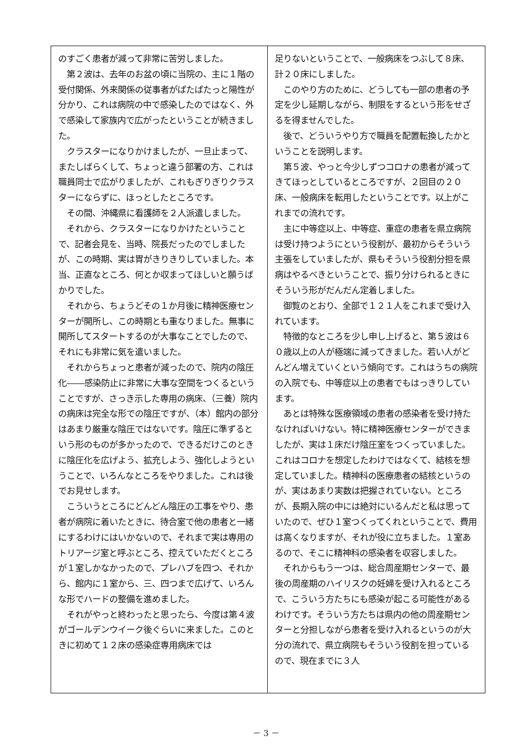のすごく患者が減って非常に苦労しました。
　第２波は、去年のお盆の頃に当院の、主に１階の受付関係、外来関係の従事者がぱたぱたっと陽性が分かり、これは病院の中で感染したのではなく、外で感染して家族内で広がったということが続きました。
　クラスターになりかけましたが、一旦止まって、またしばらくして、ちょっと違う部署の方、これは職員同士で広がりましたが、これもぎりぎりクラスターにならずに、ほっとしたところです。
　その間、沖縄県に看護師を２人派遣しました。
　それから、クラスターになりかけたということで、記者会見を、当時、院長だったのでしましたが、この時期、実は胃がきりきりしていました。本当、正直なところ、何とか収まってほしいと願うばかりでした。
　それから、ちょうどその１か月後に精神医療センターが開所し、この時期とも重なりました。無事に開所してスタートするのが大事なことでしたので、それにも非常に気を遣いました。
　それからちょっと患者が減ったので、院内の陰圧化――感染防止に非常に大事な空間をつくるということですが、さっき示した専用の病床、（三養）院内の病床は完全な形での陰圧ですが、（本）館内の部分はあまり厳重な陰圧ではないです。陰圧に準ずるという形のものが多かったので、できるだけこのときに陰圧化を広げよう、拡充しよう、強化しようということで、いろんなところをやりました。これは後でお見せします。
　こういうところにどんどん陰圧の工事をやり、患者が病院に着いたときに、待合室で他の患者と一緒にするわけにはいかないので、それまで実は専用のトリアージ室と呼ぶところ、控えていただくところが１室しかなかったので、プレハブを四つ、それから、館内に１室から、三、四つまで広げて、いろんな形でハードの整備を進めました。
　それがやっと終わったと思ったら、今度は第４波がゴールデンウイーク後ぐらいに来ました。このときに初めて１２床の感染症専用病床では
足りないということで、一般病床をつぶして８床、計２０床にしました。
　このやり方のために、どうしても一部の患者の予定を少し延期しながら、制限をするという形をせざるを得ませんでした。
　後で、どういうやり方で職員を配置転換したかということを説明します。
　第５波、やっと今少しずつコロナの患者が減ってきてほっとしているところですが、２回目の２０床、一般病床を転用したということです。以上がこれまでの流れです。
　主に中等症以上、中等症、重症の患者を県立病院は受け持つようにという役割が、最初からそういう主張をしていましたが、県もそういう役割分担を県病はやるべきということで、振り分けられるときにそういう形がだんだん定着しました。
　御覧のとおり、全部で１２１人をこれまで受け入れています。
　特徴的なところを少し申し上げると、第５波は６０歳以上の人が極端に減ってきました。若い人がどんどん増えていくという傾向です。これはうちの病院の入院でも、中等症以上の患者でもはっきりしています。
　あとは特殊な医療領域の患者の感染者を受け持たなければいけない。特に精神医療センターができましたが、実は１床だけ陰圧室をつくっていました。これはコロナを想定したわけではなくて、結核を想定していました。精神科の医療患者の結核というのが、実はあまり実数は把握されていない。ところが、長期入院の中には絶対にいるんだと私は思っていたので、ぜひ１室つくってくれということで、費用は高くなりますが、それが役に立ちました。１室あるので、そこに精神科の感染者を収容しました。
　それからもう一つは、総合周産期センターで、最後の周産期のハイリスクの妊婦を受け入れるところで、こういう方たちにも感染が起こる可能性があるわけです。そういう方たちは県内の他の周産期センターと分担しながら患者を受け入れるというのが大分の流れで、県立病院もそういう役割を担っているので、現在までに３人
－ 3 －